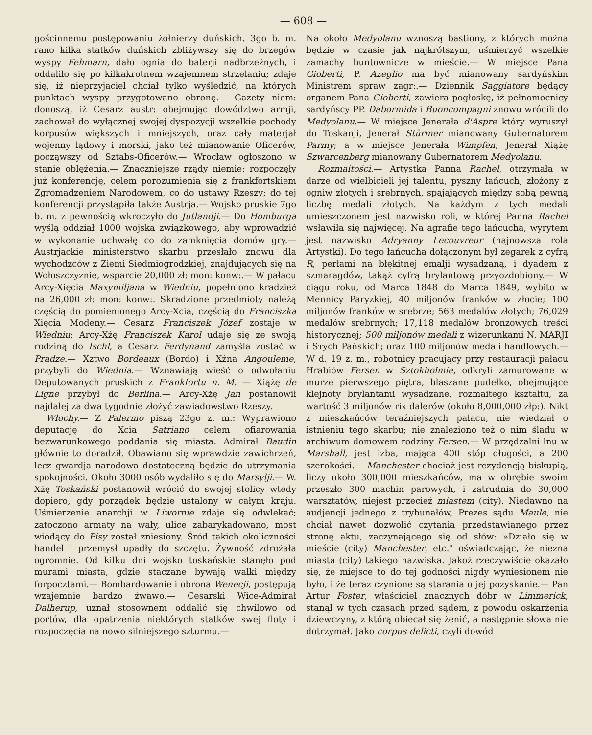— 608 —
gościnnemu postępowaniu żołnierzy duńskich. 3go b. m. rano kilka statków duńskich zbliżywszy się do brzegów wyspy Fehmarn, dało ognia do baterji nadbrzeżnych, i oddaliło się po kilkakrotnem wzajemnem strzelaniu; zdaje się, iż nieprzyjaciel chciał tylko wyśledzić, na których punktach wyspy przygotowano obronę.— Gazety niem: donoszą, iż Cesarz austr: obejmując dowództwo armji, zachował do wyłącznej swojej dyspozycji wszelkie pochody korpusów większych i mniejszych, oraz cały materjał wojenny lądowy i morski, jako też mianowanie Oficerów, począwszy od Sztabs-Oficerów.— Wrocław ogłoszono w stanie oblężenia.— Znaczniejsze rządy niemie: rozpoczęły już konferencję, celem porozumienia się z frankfortskiem Zgromadzeniem Narodowem, co do ustawy Rzeszy; do tej konferencji przystąpiła także Austrja.— Wojsko pruskie 7go b. m. z pewnością wkroczyło do Jutlandji.— Do Homburga wyślą oddział 1000 wojska związkowego, aby wprowadzić w wykonanie uchwałę co do zamknięcia domów gry.— Austrjackie ministerstwo skarbu przesłało znowu dla wychodzców z Ziemi Siedmiogrodzkiej, znajdujących się na Wołoszczyznie, wsparcie 20,000 zł: mon: konw:.— W pałacu Arcy-Xięcia Maxymiljana w Wiedniu, popełniono kradzież na 26,000 zł: mon: konw:. Skradzione przedmioty należą częścią do pomienionego Arcy-Xcia, częścią do Franciszka Xięcia Modeny.— Cesarz Franciszek Józef zostaje w Wiedniu; Arcy-Xżę Franciszek Karol udaje się ze swoją rodziną do Ischl, a Cesarz Ferdynand zamyśla zostać w Pradze.— Xztwo Bordeaux (Bordo) i Xżna Angouleme, przybyli do Wiednia.— Wznawiają wieść o odwołaniu Deputowanych pruskich z Frankfortu n. M. — Xiążę de Ligne przybył do Berlina.— Arcy-Xżę Jan postanowił najdalej za dwa tygodnie złożyć zawiadowstwo Rzeszy.
Włochy.— Z Palermo piszą 23go z. m.: Wyprawiono deputację do Xcia Satriano celem ofiarowania bezwarunkowego poddania się miasta. Admirał Baudin głównie to doradził. Obawiano się wprawdzie zawichrzeń, lecz gwardja narodowa dostateczną będzie do utrzymania spokojności. Około 3000 osób wydaliło się do Marsylji.— W. Xżę Toskański postanowił wrócić do swojej stolicy wtedy dopiero, gdy porządek będzie ustalony w całym kraju. Uśmierzenie anarchji w Liwornie zdaje się odwlekać; zatoczono armaty na wały, ulice zabarykadowano, most wiodący do Pisy został zniesiony. Śród takich okoliczności handel i przemysł upadły do szczętu. Żywność zdrożała ogromnie. Od kilku dni wojsko toskańskie stanęło pod murami miasta, gdzie staczane bywają walki między forpocztami.— Bombardowanie i obrona Wenecji, postępują wzajemnie bardzo żwawo.— Cesarski Wice-Admirał Dalherup, uznał stosownem oddalić się chwilowo od portów, dla opatrzenia niektórych statków swej floty i rozpoczęcia na nowo silniejszego szturmu.—
Na około Medyolanu wznoszą bastiony, z których można będzie w czasie jak najkrótszym, uśmierzyć wszelkie zamachy buntownicze w mieście.— W miejsce Pana Gioberti, P. Azeglio ma być mianowany sardyńskim Ministrem spraw zagr:.— Dziennik Saggiatore będący organem Pana Gioberti, zawiera pogłoskę, iż pełnomocnicy sardyńscy PP. Dabormida i Buoncompagni znowu wrócili do Medyolanu.— W miejsce Jenerała d'Aspre który wyruszył do Toskanji, Jenerał Stürmer mianowany Gubernatorem Parmy; a w miejsce Jenerała Wimpfen, Jenerał Xiążę Szwarcenberg mianowany Gubernatorem Medyolanu.
Rozmaitości.— Artystka Panna Rachel, otrzymała w darze od wielbicieli jej talentu, pyszny łańcuch, złożony z ogniw złotych i srebrnych, spajających między sobą pewną liczbę medali złotych. Na każdym z tych medali umieszczonem jest nazwisko roli, w której Panna Rachel wsławiła się najwięcej. Na agrafie tego łańcucha, wyrytem jest nazwisko Adryanny Lecouvreur (najnowsza rola Artystki). Do tego łańcucha dołączonym był zegarek z cyfrą R, perłami na błękitnej emalji wysadzaną, i dyadem z szmaragdów, takąż cyfrą brylantową przyozdobiony.— W ciągu roku, od Marca 1848 do Marca 1849, wybito w Mennicy Paryzkiej, 40 miljonów franków w złocie; 100 miljonów franków w srebrze; 563 medalów złotych; 76,029 medalów srebrnych; 17,118 medalów bronzowych treści historycznej; 500 miljonów medali z wizerunkami N. MARJI i Sтych Pańskich; oraz 100 miljonów medali handlowych.— W d. 19 z. m., robotnicy pracujący przy restauracji pałacu Hrabiów Fersen w Sztokholmie, odkryli zamurowane w murze pierwszego piętra, blaszane pudełko, obejmujące klejnoty brylantami wysadzane, rozmaitego kształtu, za wartość 3 miljonów rix dalerów (około 8,000,000 złp:). Nikt z mieszkańców teraźniejszych pałacu, nie wiedział o istnieniu tego skarbu; nie znaleziono też o nim śladu w archiwum domowem rodziny Fersen.— W przędzalni lnu w Marshall, jest izba, mająca 400 stóp długości, a 200 szerokości.— Manchester chociaż jest rezydencją biskupią, liczy około 300,000 mieszkańców, ma w obrębie swoim przeszło 300 machin parowych, i zatrudnia do 30,000 warsztatów, niejest przecież miastem (city). Niedawno na audjencji jednego z trybunałów, Prezes sądu Maule, nie chciał nawet dozwolić czytania przedstawianego przez stronę aktu, zaczynającego się od słów: »Działo się w mieście (city) Manchester, etc." oświadczając, że niezna miasta (city) takiego nazwiska. Jakoż rzeczywiście okazało się, że miejsce to do tej godności nigdy wyniesionem nie było, i że teraz czynione są starania o jej pozyskanie.— Pan Artur Foster, właściciel znacznych dóbr w Limmerick, stanął w tych czasach przed sądem, z powodu oskarżenia dziewczyny, z którą obiecał się żenić, a następnie słowa nie dotrzymał. Jako corpus delicti, czyli dowód